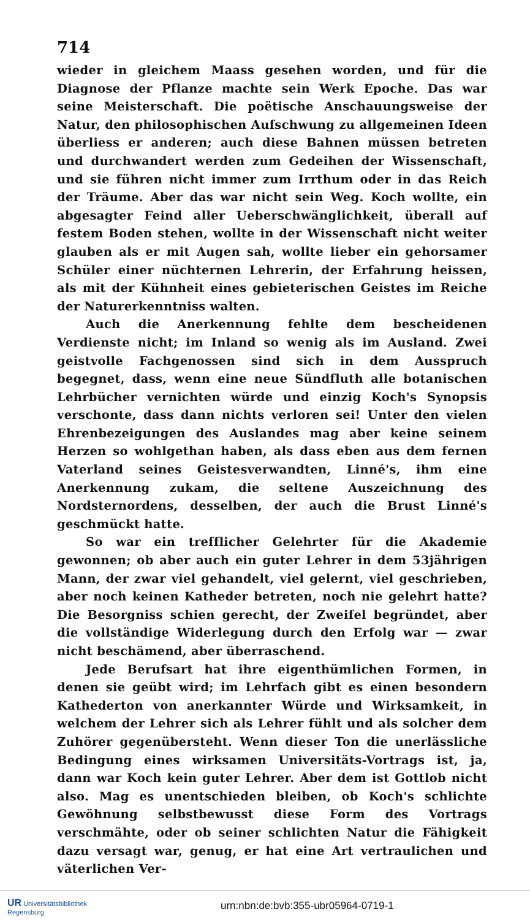714
wieder in gleichem Maass gesehen worden, und für die Diagnose der Pflanze machte sein Werk Epoche. Das war seine Meisterschaft. Die poëtische Anschauungsweise der Natur, den philosophischen Aufschwung zu allgemeinen Ideen überliess er anderen; auch diese Bahnen müssen betreten und durchwandert werden zum Gedeihen der Wissenschaft, und sie führen nicht immer zum Irrthum oder in das Reich der Träume. Aber das war nicht sein Weg. Koch wollte, ein abgesagter Feind aller Ueberschwänglichkeit, überall auf festem Boden stehen, wollte in der Wissenschaft nicht weiter glauben als er mit Augen sah, wollte lieber ein gehorsamer Schüler einer nüchternen Lehrerin, der Erfahrung heissen, als mit der Kühnheit eines gebieterischen Geistes im Reiche der Naturerkenntniss walten.
Auch die Anerkennung fehlte dem bescheidenen Verdienste nicht; im Inland so wenig als im Ausland. Zwei geistvolle Fachgenossen sind sich in dem Ausspruch begegnet, dass, wenn eine neue Sündfluth alle botanischen Lehrbücher vernichten würde und einzig Koch's Synopsis verschonte, dass dann nichts verloren sei! Unter den vielen Ehrenbezeigungen des Auslandes mag aber keine seinem Herzen so wohlgethan haben, als dass eben aus dem fernen Vaterland seines Geistesverwandten, Linné's, ihm eine Anerkennung zukam, die seltene Auszeichnung des Nordsternordens, desselben, der auch die Brust Linné's geschmückt hatte.
So war ein trefflicher Gelehrter für die Akademie gewonnen; ob aber auch ein guter Lehrer in dem 53jährigen Mann, der zwar viel gehandelt, viel gelernt, viel geschrieben, aber noch keinen Katheder betreten, noch nie gelehrt hatte? Die Besorgniss schien gerecht, der Zweifel begründet, aber die vollständige Widerlegung durch den Erfolg war — zwar nicht beschämend, aber überraschend.
Jede Berufsart hat ihre eigenthümlichen Formen, in denen sie geübt wird; im Lehrfach gibt es einen besondern Kathederton von anerkannter Würde und Wirksamkeit, in welchem der Lehrer sich als Lehrer fühlt und als solcher dem Zuhörer gegenübersteht. Wenn dieser Ton die unerlässliche Bedingung eines wirksamen Universitäts-Vortrags ist, ja, dann war Koch kein guter Lehrer. Aber dem ist Gottlob nicht also. Mag es unentschieden bleiben, ob Koch's schlichte Gewöhnung selbstbewusst diese Form des Vortrags verschmähte, oder ob seiner schlichten Natur die Fähigkeit dazu versagt war, genug, er hat eine Art vertraulichen und väterlichen Ver-
UR Universitätsbibliothek
Regensburg
urn:nbn:de:bvb:355-ubr05964-0719-1